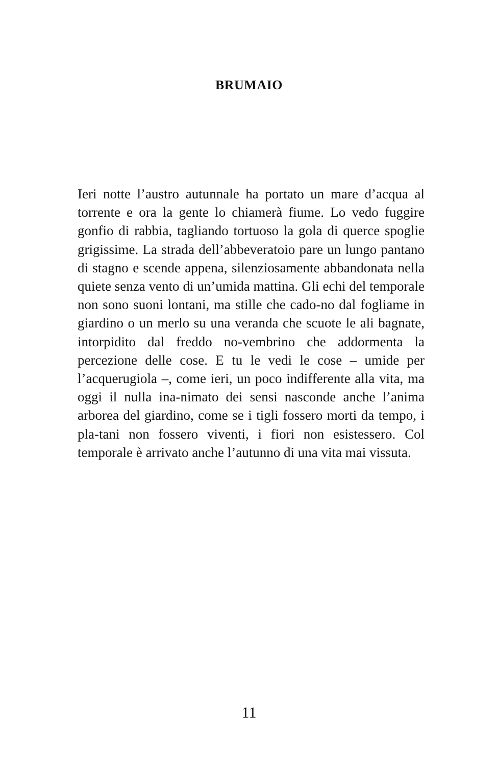BRUMAIO
Ieri notte l’austro autunnale ha portato un mare d’acqua al torrente e ora la gente lo chiamerà fiume. Lo vedo fuggire gonfio di rabbia, tagliando tortuoso la gola di querce spoglie grigissime. La strada dell’abbeveratoio pare un lungo pantano di stagno e scende appena, silenziosamente abbandonata nella quiete senza vento di un’umida mattina. Gli echi del temporale non sono suoni lontani, ma stille che cado-no dal fogliame in giardino o un merlo su una veranda che scuote le ali bagnate, intorpidito dal freddo no-vembrino che addormenta la percezione delle cose. E tu le vedi le cose – umide per l’acquerugiola –, come ieri, un poco indifferente alla vita, ma oggi il nulla ina-nimato dei sensi nasconde anche l’anima arborea del giardino, come se i tigli fossero morti da tempo, i pla-tani non fossero viventi, i fiori non esistessero. Col temporale è arrivato anche l’autunno di una vita mai vissuta.
11